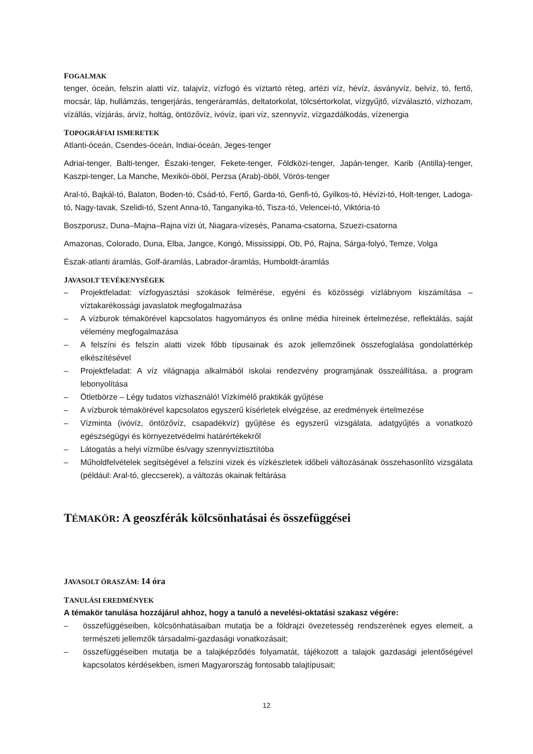FOGALMAK
tenger, óceán, felszín alatti víz, talajvíz, vízfogó és víztartó réteg, artézi víz, hévíz, ásványvíz, belvíz, tó, fertő, mocsár, láp, hullámzás, tengerjárás, tengeráramlás, deltatorkolat, tölcsértorkolat, vízgyűjtő, vízválasztó, vízhozam, vízállás, vízjárás, árvíz, holtág, öntözővíz, ivóvíz, ipari víz, szennyvíz, vízgazdálkodás, vízenergia
TOPOGRÁFIAI ISMERETEK
Atlanti-óceán, Csendes-óceán, Indiai-óceán, Jeges-tenger
Adriai-tenger, Balti-tenger, Északi-tenger, Fekete-tenger, Földközi-tenger, Japán-tenger, Karib (Antilla)-tenger, Kaszpi-tenger, La Manche, Mexikói-öböl, Perzsa (Arab)-öböl, Vörös-tenger
Aral-tó, Bajkál-tó, Balaton, Boden-tó, Csád-tó, Fertő, Garda-tó, Genfi-tó, Gyilkos-tó, Hévízi-tó, Holt-tenger, Ladoga-tó, Nagy-tavak, Szelidi-tó, Szent Anna-tó, Tanganyika-tó, Tisza-tó, Velencei-tó, Viktória-tó
Boszporusz, Duna–Majna–Rajna vízi út, Niagara-vízesés, Panama-csatorna, Szuezi-csatorna
Amazonas, Colorado, Duna, Elba, Jangce, Kongó, Mississippi, Ob, Pó, Rajna, Sárga-folyó, Temze, Volga
Észak-atlanti áramlás, Golf-áramlás, Labrador-áramlás, Humboldt-áramlás
JAVASOLT TEVÉKENYSÉGEK
– Projektfeladat: vízfogyasztási szokások felmérése, egyéni és közösségi vízlábnyom kiszámítása – víztakarékossági javaslatok megfogalmazása
– A vízburok témakörével kapcsolatos hagyományos és online média híreinek értelmezése, reflektálás, saját vélemény megfogalmazása
– A felszíni és felszín alatti vizek főbb típusainak és azok jellemzőinek összefoglalása gondolattérkép elkészítésével
– Projektfeladat: A víz világnapja alkalmából iskolai rendezvény programjának összeállítása, a program lebonyolítása
– Ötletbörze – Légy tudatos vízhasználó! Vízkímélő praktikák gyűjtése
– A vízburok témakörével kapcsolatos egyszerű kísérletek elvégzése, az eredmények értelmezése
– Vízminta (ivóvíz, öntözővíz, csapadékvíz) gyűjtése és egyszerű vizsgálata, adatgyűjtés a vonatkozó egészségügyi és környezetvédelmi határértékekről
– Látogatás a helyi vízműbe és/vagy szennyvíztisztítóba
– Műholdfelvételek segítségével a felszíni vizek és vízkészletek időbeli változásának összehasonlító vizsgálata (például: Aral-tó, gleccserek), a változás okainak feltárása
TÉMAKÖR: A geoszférák kölcsönhatásai és összefüggései
JAVASOLT ÓRASZÁM: 14 óra
TANULÁSI EREDMÉNYEK
A témakör tanulása hozzájárul ahhoz, hogy a tanuló a nevelési-oktatási szakasz végére:
– összefüggéseiben, kölcsönhatásaiban mutatja be a földrajzi övezetesség rendszerének egyes elemeit, a természeti jellemzők társadalmi-gazdasági vonatkozásait;
– összefüggéseiben mutatja be a talajképződés folyamatát, tájékozott a talajok gazdasági jelentőségével kapcsolatos kérdésekben, ismeri Magyarország fontosabb talajtípusait;
12